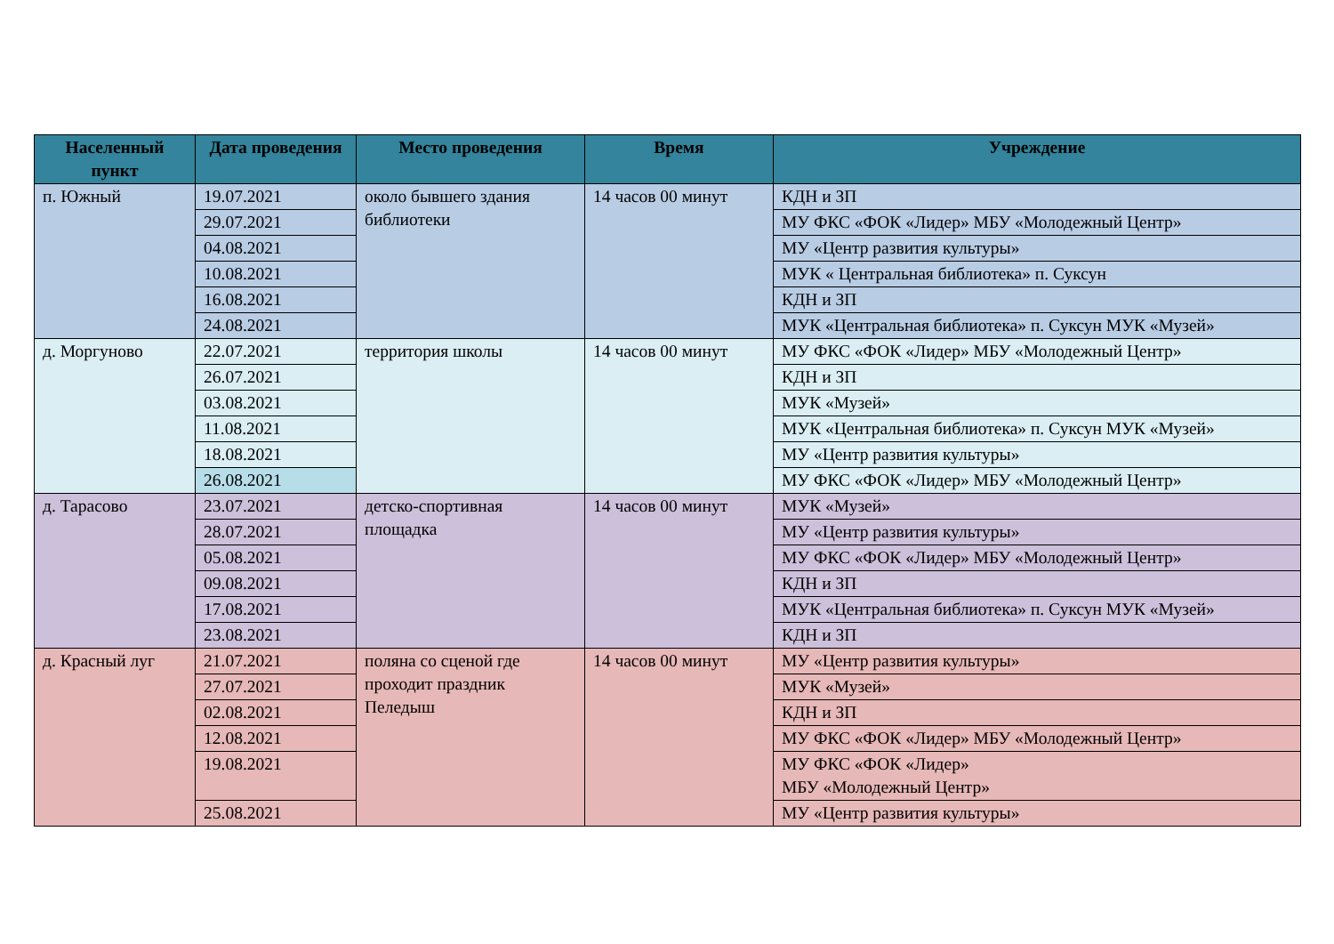| Населенный пункт | Дата проведения | Место проведения | Время | Учреждение |
| --- | --- | --- | --- | --- |
| п. Южный | 19.07.2021 | около бывшего здания библиотеки | 14 часов 00 минут | КДН и ЗП |
| | 29.07.2021 | | | МУ ФКС «ФОК «Лидер» МБУ «Молодежный Центр» |
| | 04.08.2021 | | | МУ «Центр развития культуры» |
| | 10.08.2021 | | | МУК « Центральная библиотека» п. Суксун |
| | 16.08.2021 | | | КДН и ЗП |
| | 24.08.2021 | | | МУК «Центральная библиотека» п. Суксун МУК «Музей» |
| д. Моргуново | 22.07.2021 | территория школы | 14 часов 00 минут | МУ ФКС «ФОК «Лидер» МБУ «Молодежный Центр» |
| | 26.07.2021 | | | КДН и ЗП |
| | 03.08.2021 | | | МУК «Музей» |
| | 11.08.2021 | | | МУК «Центральная библиотека» п. Суксун МУК «Музей» |
| | 18.08.2021 | | | МУ «Центр развития культуры» |
| | 26.08.2021 | | | МУ ФКС «ФОК «Лидер» МБУ «Молодежный Центр» |
| д. Тарасово | 23.07.2021 | детско-спортивная площадка | 14 часов 00 минут | МУК «Музей» |
| | 28.07.2021 | | | МУ «Центр развития культуры» |
| | 05.08.2021 | | | МУ ФКС «ФОК «Лидер» МБУ «Молодежный Центр» |
| | 09.08.2021 | | | КДН и ЗП |
| | 17.08.2021 | | | МУК «Центральная библиотека» п. Суксун МУК «Музей» |
| | 23.08.2021 | | | КДН и ЗП |
| д. Красный луг | 21.07.2021 | поляна со сценой где проходит праздник Пеледыш | 14 часов 00 минут | МУ «Центр развития культуры» |
| | 27.07.2021 | | | МУК «Музей» |
| | 02.08.2021 | | | КДН и ЗП |
| | 12.08.2021 | | | МУ ФКС «ФОК «Лидер» МБУ «Молодежный Центр» |
| | 19.08.2021 | | | МУ ФКС «ФОК «Лидер» МБУ «Молодежный Центр» |
| | 25.08.2021 | | | МУ «Центр развития культуры» |